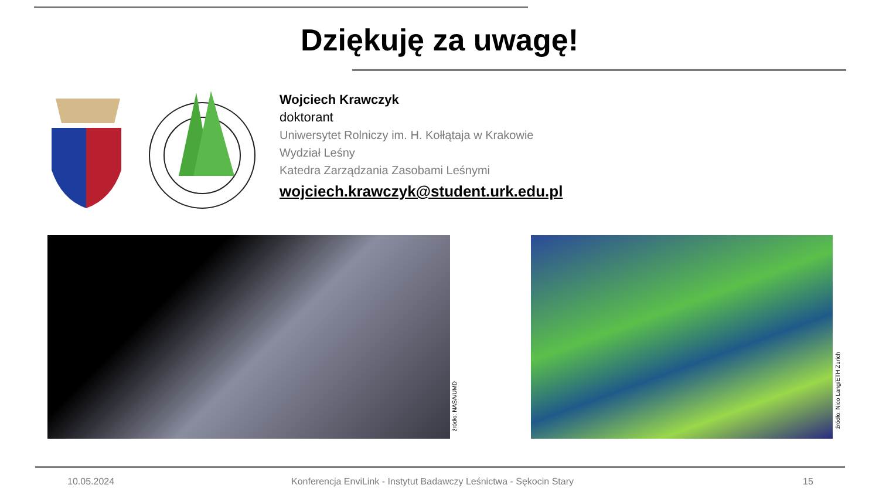Dziękuję za uwagę!
Wojciech Krawczyk
doktorant
Uniwersytet Rolniczy im. H. Kołłątaja w Krakowie
Wydział Leśny
Katedra Zarządzania Zasobami Leśnymi
wojciech.krawczyk@student.urk.edu.pl
źródło: NASA/UMD
źródło: Nico Lang/ETH Zurich
10.05.2024
Konferencja EnviLink - Instytut Badawczy Leśnictwa - Sękocin Stary
15